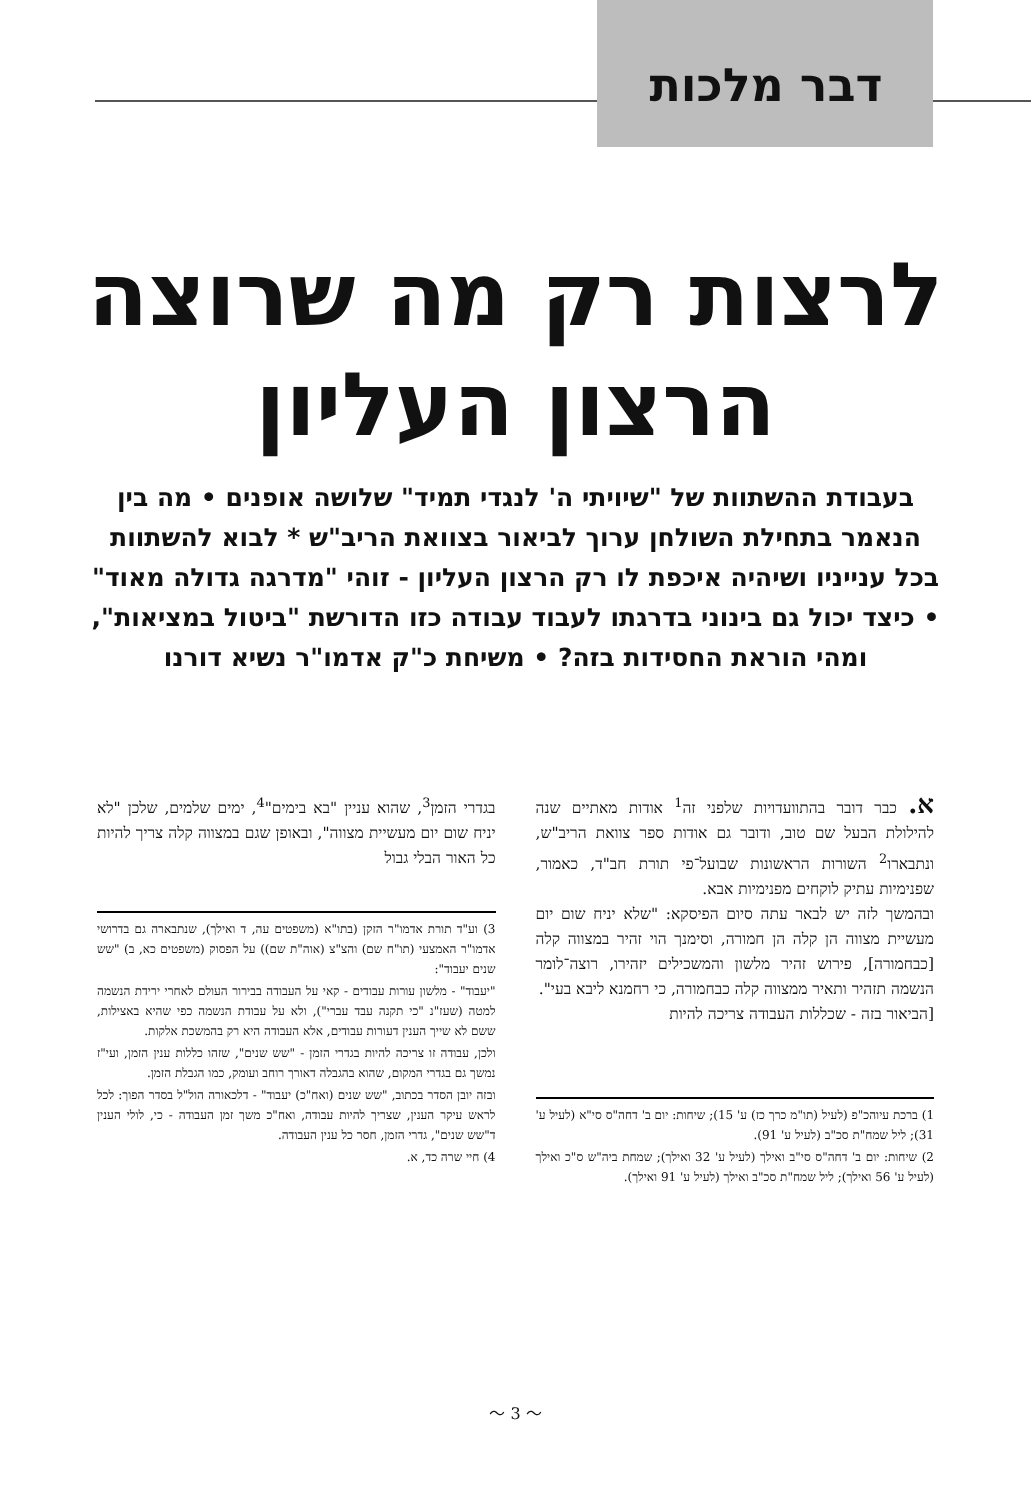דבר מלכות
לרצות רק מה שרוצה
הרצון העליון
בעבודת ההשתוות של "שיויתי ה' לנגדי תמיד" שלושה אופנים • מה בין הנאמר בתחילת השולחן ערוך לביאור בצוואת הריב"ש * לבוא להשתוות בכל ענייניו ושיהיה איכפת לו רק הרצון העליון - זוהי "מדרגה גדולה מאוד" • כיצד יכול גם בינוני בדרגתו לעבוד עבודה כזו הדורשת "ביטול במציאות", ומהי הוראת החסידות בזה? • משיחת כ"ק אדמו"ר נשיא דורנו
א. כבר דובר בהתוועדויות שלפני זה<sup>1</sup> אודות מאתיים שנה להילולת הבעל שם טוב, ודובר גם אודות ספר צוואת הריב"ש, ונתבארו<sup>2</sup> השורות הראשונות שבועל־פי תורת חב"ד, כאמור, שפנימיות עתיק לוקחים מפנימיות אבא.
ובהמשך לזה יש לבאר עתה סיום הפיסקא: "שלא יניח שום יום מעשיית מצווה הן קלה הן חמורה, וסימנך הוי זהיר במצווה קלה [כבחמורה], פירוש זהיר מלשון והמשכילים יזהירו, רוצה־לומר הנשמה תזהיר ותאיר ממצווה קלה כבחמורה, כי רחמנא ליבא בעי".
[הביאור בזה - שכללות העבודה צריכה להיות
1) ברכת עיוהכ"פ (לעיל (תו"מ כרך כז) ע' 15); שיחות: יום ב' דחה"ס סי"א (לעיל ע' 31); ליל שמח"ת סכ"ב (לעיל ע' 91).
2) שיחות: יום ב' דחה"ס סי"ב ואילך (לעיל ע' 32 ואילך); שמחת ביה"ש ס"כ ואילך (לעיל ע' 56 ואילך); ליל שמח"ת סכ"ב ואילך (לעיל ע' 91 ואילך).
בגדרי הזמן<sup>3</sup>, שהוא עניין "בא בימים"<sup>4</sup>, ימים שלמים, שלכן "לא יניח שום יום מעשיית מצווה", ובאופן שגם במצווה קלה צריך להיות כל האור הבלי גבול
3) וע"ד תורת אדמו"ר הזקן (בתו"א (משפטים עה, ד ואילך), שנתבארה גם בדרושי אדמו"ר האמצעי (תו"ח שם) והצ"צ (אוה"ת שם)) על הפסוק (משפטים כא, ב) "שש שנים יעבוד":
"יעבוד" - מלשון עורות עבודים - קאי על העבודה בבירור העולם לאחרי ירידת הנשמה למטה (שעז"נ "כי תקנה עבד עברי"), ולא על עבודת הנשמה כפי שהיא באצילות, ששם לא שייך הענין דעורות עבודים, אלא העבודה היא רק בהמשכת אלקות.
ולכן, עבודה זו צריכה להיות בגדרי הזמן - "שש שנים", שזהו כללות ענין הזמן, ועי"ז נמשך גם בגדרי המקום, שהוא בהגבלה דאורך רוחב ועומק, כמו הגבלת הזמן.
ובזה יובן הסדר בכתוב, "שש שנים (ואח"כ) יעבוד" - דלכאורה הול"ל בסדר הפוך: לכל לראש עיקר הענין, שצריך להיות עבודה, ואח"כ משך זמן העבודה - כי, לולי הענין ד"שש שנים", גדרי הזמן, חסר כל ענין העבודה.
4) חיי שרה כד, א.
〜 3 〜